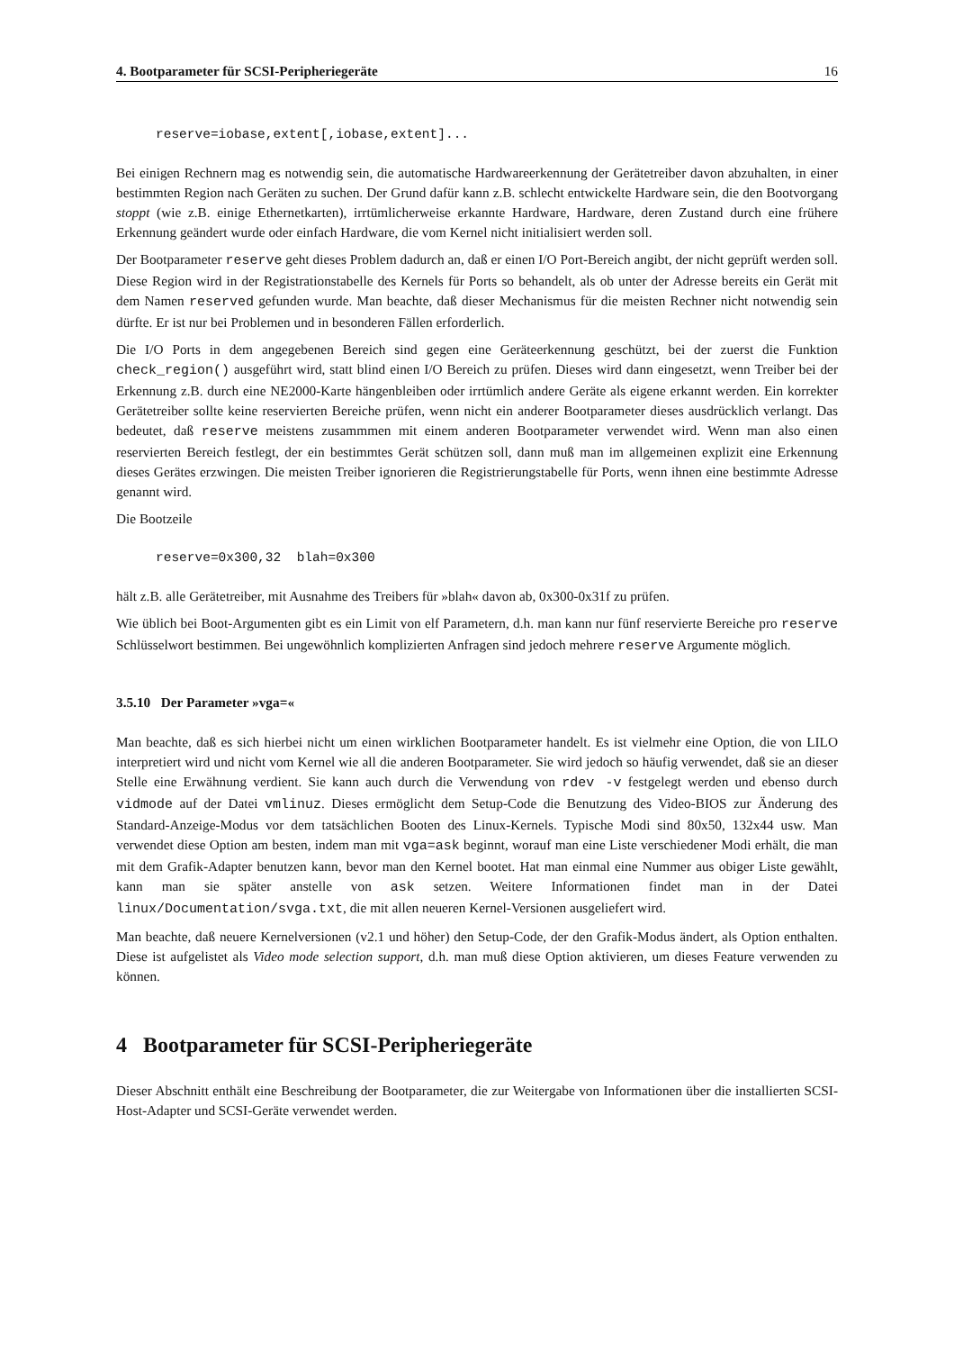4. Bootparameter für SCSI-Peripheriegeräte 16
reserve=iobase,extent[,iobase,extent]...
Bei einigen Rechnern mag es notwendig sein, die automatische Hardwareerkennung der Gerätetreiber davon abzuhalten, in einer bestimmten Region nach Geräten zu suchen. Der Grund dafür kann z.B. schlecht entwickelte Hardware sein, die den Bootvorgang stoppt (wie z.B. einige Ethernetkarten), irrtümlicherweise erkannte Hardware, Hardware, deren Zustand durch eine frühere Erkennung geändert wurde oder einfach Hardware, die vom Kernel nicht initialisiert werden soll.
Der Bootparameter reserve geht dieses Problem dadurch an, daß er einen I/O Port-Bereich angibt, der nicht geprüft werden soll. Diese Region wird in der Registrationstabelle des Kernels für Ports so behandelt, als ob unter der Adresse bereits ein Gerät mit dem Namen reserved gefunden wurde. Man beachte, daß dieser Mechanismus für die meisten Rechner nicht notwendig sein dürfte. Er ist nur bei Problemen und in besonderen Fällen erforderlich.
Die I/O Ports in dem angegebenen Bereich sind gegen eine Geräteerkennung geschützt, bei der zuerst die Funktion check_region() ausgeführt wird, statt blind einen I/O Bereich zu prüfen. Dieses wird dann eingesetzt, wenn Treiber bei der Erkennung z.B. durch eine NE2000-Karte hängenbleiben oder irrtümlich andere Geräte als eigene erkannt werden. Ein korrekter Gerätetreiber sollte keine reservierten Bereiche prüfen, wenn nicht ein anderer Bootparameter dieses ausdrücklich verlangt. Das bedeutet, daß reserve meistens zusammmen mit einem anderen Bootparameter verwendet wird. Wenn man also einen reservierten Bereich festlegt, der ein bestimmtes Gerät schützen soll, dann muß man im allgemeinen explizit eine Erkennung dieses Gerätes erzwingen. Die meisten Treiber ignorieren die Registrierungstabelle für Ports, wenn ihnen eine bestimmte Adresse genannt wird.
Die Bootzeile
reserve=0x300,32  blah=0x300
hält z.B. alle Gerätetreiber, mit Ausnahme des Treibers für »blah« davon ab, 0x300-0x31f zu prüfen.
Wie üblich bei Boot-Argumenten gibt es ein Limit von elf Parametern, d.h. man kann nur fünf reservierte Bereiche pro reserve Schlüsselwort bestimmen. Bei ungewöhnlich komplizierten Anfragen sind jedoch mehrere reserve Argumente möglich.
3.5.10 Der Parameter »vga=«
Man beachte, daß es sich hierbei nicht um einen wirklichen Bootparameter handelt. Es ist vielmehr eine Option, die von LILO interpretiert wird und nicht vom Kernel wie all die anderen Bootparameter. Sie wird jedoch so häufig verwendet, daß sie an dieser Stelle eine Erwähnung verdient. Sie kann auch durch die Verwendung von rdev -v festgelegt werden und ebenso durch vidmode auf der Datei vmlinuz. Dieses ermöglicht dem Setup-Code die Benutzung des Video-BIOS zur Änderung des Standard-Anzeige-Modus vor dem tatsächlichen Booten des Linux-Kernels. Typische Modi sind 80x50, 132x44 usw. Man verwendet diese Option am besten, indem man mit vga=ask beginnt, worauf man eine Liste verschiedener Modi erhält, die man mit dem Grafik-Adapter benutzen kann, bevor man den Kernel bootet. Hat man einmal eine Nummer aus obiger Liste gewählt, kann man sie später anstelle von ask setzen. Weitere Informationen findet man in der Datei linux/Documentation/svga.txt, die mit allen neueren Kernel-Versionen ausgeliefert wird.
Man beachte, daß neuere Kernelversionen (v2.1 und höher) den Setup-Code, der den Grafik-Modus ändert, als Option enthalten. Diese ist aufgelistet als Video mode selection support, d.h. man muß diese Option aktivieren, um dieses Feature verwenden zu können.
4 Bootparameter für SCSI-Peripheriegeräte
Dieser Abschnitt enthält eine Beschreibung der Bootparameter, die zur Weitergabe von Informationen über die installierten SCSI-Host-Adapter und SCSI-Geräte verwendet werden.